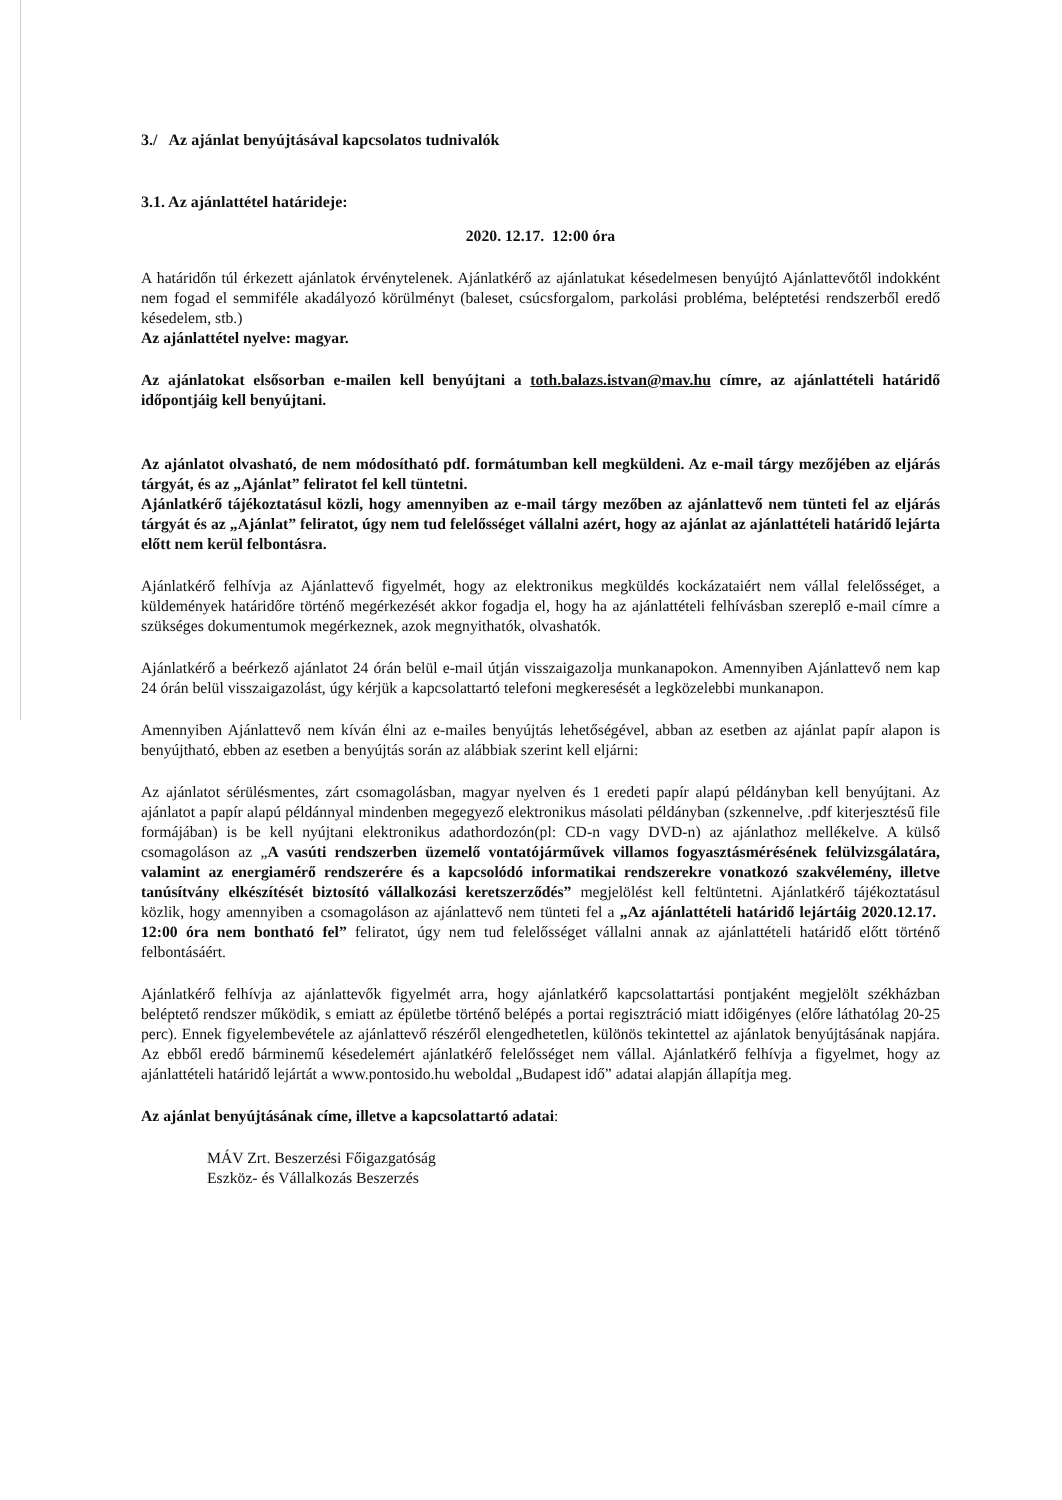3./ Az ajánlat benyújtásával kapcsolatos tudnivalók
3.1. Az ajánlattétel határideje:
2020. 12.17. 12:00 óra
A határidőn túl érkezett ajánlatok érvénytelenek. Ajánlatkérő az ajánlatukat késedelmesen benyújtó Ajánlattevőtől indokként nem fogad el semmiféle akadályozó körülményt (baleset, csúcsforgalom, parkolási probléma, beléptetési rendszerből eredő késedelem, stb.)
Az ajánlattétel nyelve: magyar.
Az ajánlatokat elsősorban e-mailen kell benyújtani a toth.balazs.istvan@mav.hu címre, az ajánlattételi határidő időpontjáig kell benyújtani.
Az ajánlatot olvasható, de nem módosítható pdf. formátumban kell megküldeni. Az e-mail tárgy mezőjében az eljárás tárgyát, és az „Ajánlat” feliratot fel kell tüntetni.
Ajánlatkérő tájékoztatásul közli, hogy amennyiben az e-mail tárgy mezőben az ajánlattevő nem tünteti fel az eljárás tárgyát és az „Ajánlat” feliratot, úgy nem tud felelősséget vállalni azért, hogy az ajánlat az ajánlattételi határidő lejárta előtt nem kerül felbontásra.
Ajánlatkérő felhívja az Ajánlattevő figyelmét, hogy az elektronikus megküldés kockázataiért nem vállal felelősséget, a küldemények határidőre történő megérkezését akkor fogadja el, hogy ha az ajánlattételi felhívásban szereplő e-mail címre a szükséges dokumentumok megérkeznek, azok megnyithatók, olvashatók.
Ajánlatkérő a beérkező ajánlatot 24 órán belül e-mail útján visszaigazolja munkanapokon. Amennyiben Ajánlattevő nem kap 24 órán belül visszaigazolást, úgy kérjük a kapcsolattartó telefoni megkeresését a legközelebbi munkanapon.
Amennyiben Ajánlattevő nem kíván élni az e-mailes benyújtás lehetőségével, abban az esetben az ajánlat papír alapon is benyújtható, ebben az esetben a benyújtás során az alábbiak szerint kell eljárni:
Az ajánlatot sérülésmentes, zárt csomagolásban, magyar nyelven és 1 eredeti papír alapú példányban kell benyújtani. Az ajánlatot a papír alapú példánnyal mindenben megegyező elektronikus másolati példányban (szkennelve, .pdf kiterjesztésű file formájában) is be kell nyújtani elektronikus adathordozón(pl: CD-n vagy DVD-n) az ajánlathoz mellékelve. A külső csomagoláson az „A vasúti rendszerben üzemelő vontatójárművek villamos fogyasztásmérésének felülvizsgálatára, valamint az energiamérő rendszerére és a kapcsolódó informatikai rendszerekre vonatkozó szakvélemény, illetve tanúsítvány elkészítését biztosító vállalkozási keretszerződés” megjelölést kell feltüntetni. Ajánlatkérő tájékoztatásul közlik, hogy amennyiben a csomagoláson az ajánlattevő nem tünteti fel a „Az ajánlattételi határidő lejártáig 2020.12.17. 12:00 óra nem bontható fel” feliratot, úgy nem tud felelősséget vállalni annak az ajánlattételi határidő előtt történő felbontásáért.
Ajánlatkérő felhívja az ajánlattevők figyelmét arra, hogy ajánlatkérő kapcsolattartási pontjaként megjelölt székházban beléptető rendszer működik, s emiatt az épületbe történő belépés a portai regisztráció miatt időigényes (előre láthatólag 20-25 perc). Ennek figyelembevétele az ajánlattevő részéről elengedhetetlen, különös tekintettel az ajánlatok benyújtásának napjára. Az ebből eredő bárminemű késedelemért ajánlatkérő felelősséget nem vállal. Ajánlatkérő felhívja a figyelmet, hogy az ajánlattételi határidő lejártát a www.pontosido.hu weboldal „Budapest idő” adatai alapján állapítja meg.
Az ajánlat benyújtásának címe, illetve a kapcsolattartó adatai:
MÁV Zrt. Beszerzési Főigazgatóság
Eszköz- és Vállalkozás Beszerzés